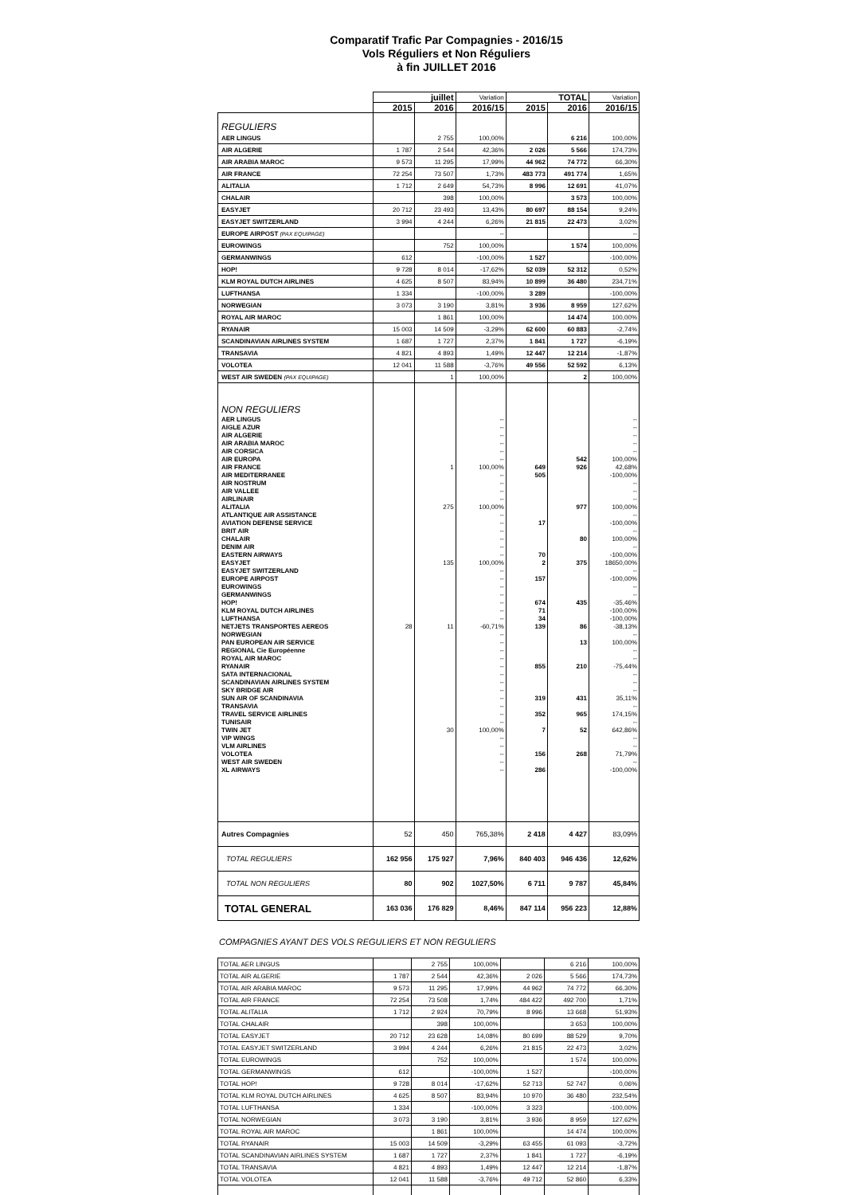Comparatif Trafic Par Compagnies - 2016/15
Vols Réguliers et Non Réguliers
à fin JUILLET 2016
| | juillet | | Variation | TOTAL | | Variation |
| --- | --- | --- | --- | --- | --- | --- |
| | 2015 | 2016 | 2016/15 | 2015 | 2016 | 2016/15 |
| REGULIERS | | | | | | |
| AER LINGUS | | 2 755 | 100,00% | | 6 216 | 100,00% |
| AIR ALGERIE | 1 787 | 2 544 | 42,36% | 2 026 | 5 566 | 174,73% |
| AIR ARABIA MAROC | 9 573 | 11 295 | 17,99% | 44 962 | 74 772 | 66,30% |
| AIR FRANCE | 72 254 | 73 507 | 1,73% | 483 773 | 491 774 | 1,65% |
| ALITALIA | 1 712 | 2 649 | 54,73% | 8 996 | 12 691 | 41,07% |
| CHALAIR | | 398 | 100,00% | | 3 573 | 100,00% |
| EASYJET | 20 712 | 23 493 | 13,43% | 80 697 | 88 154 | 9,24% |
| EASYJET SWITZERLAND | 3 994 | 4 244 | 6,26% | 21 815 | 22 473 | 3,02% |
| EUROPE AIRPOST (PAX EQUIPAGE) | | | -- | | | -- |
| EUROWINGS | | 752 | 100,00% | | 1 574 | 100,00% |
| GERMANWINGS | 612 | | -100,00% | 1 527 | | -100,00% |
| HOP! | 9 728 | 8 014 | -17,62% | 52 039 | 52 312 | 0,52% |
| KLM ROYAL DUTCH AIRLINES | 4 625 | 8 507 | 83,94% | 10 899 | 36 480 | 234,71% |
| LUFTHANSA | 1 334 | | -100,00% | 3 289 | | -100,00% |
| NORWEGIAN | 3 073 | 3 190 | 3,81% | 3 936 | 8 959 | 127,62% |
| ROYAL AIR MAROC | | 1 861 | 100,00% | | 14 474 | 100,00% |
| RYANAIR | 15 003 | 14 509 | -3,29% | 62 600 | 60 883 | -2,74% |
| SCANDINAVIAN AIRLINES SYSTEM | 1 687 | 1 727 | 2,37% | 1 841 | 1 727 | -6,19% |
| TRANSAVIA | 4 821 | 4 893 | 1,49% | 12 447 | 12 214 | -1,87% |
| VOLOTEA | 12 041 | 11 588 | -3,76% | 49 556 | 52 592 | 6,13% |
| WEST AIR SWEDEN (PAX EQUIPAGE) | | 1 | 100,00% | | 2 | 100,00% |
| NON REGULIERS | | | | | | |
| AER LINGUS | | | -- | | | -- |
| AIGLE AZUR | | | -- | | | -- |
| AIR ALGERIE | | | -- | | | -- |
| AIR ARABIA MAROC | | | -- | | | -- |
| AIR CORSICA | | | -- | | | -- |
| AIR EUROPA | | | -- | | 542 | 100,00% |
| AIR FRANCE | | 1 | 100,00% | 649 | 926 | 42,68% |
| AIR MEDITERRANEE | | | -- | 505 | | -100,00% |
| AIR NOSTRUM | | | -- | | | -- |
| AIR VALLEE | | | -- | | | -- |
| AIRLINAIR | | | -- | | | -- |
| ALITALIA | | 275 | 100,00% | | 977 | 100,00% |
| ATLANTIQUE AIR ASSISTANCE | | | -- | | | -- |
| AVIATION DEFENSE SERVICE | | | -- | 17 | | -100,00% |
| BRIT AIR | | | -- | | | -- |
| CHALAIR | | | -- | | 80 | 100,00% |
| DENIM AIR | | | -- | | | -- |
| EASTERN AIRWAYS | | | -- | 70 | | -100,00% |
| EASYJET | | 135 | 100,00% | 2 | 375 | 18650,00% |
| EASYJET SWITZERLAND | | | -- | | | -- |
| EUROPE AIRPOST | | | -- | 157 | | -100,00% |
| EUROWINGS | | | -- | | | -- |
| GERMANWINGS | | | -- | | | -- |
| HOP! | | | -- | 674 | 435 | -35,46% |
| KLM ROYAL DUTCH AIRLINES | | | -- | 71 | | -100,00% |
| LUFTHANSA | | | -- | 34 | | -100,00% |
| NETJETS TRANSPORTES AEREOS | 28 | 11 | -60,71% | 139 | 86 | -38,13% |
| NORWEGIAN | | | -- | | | -- |
| PAN EUROPEAN AIR SERVICE | | | -- | | 13 | 100,00% |
| REGIONAL Cie Européenne | | | -- | | | -- |
| ROYAL AIR MAROC | | | -- | | | -- |
| RYANAIR | | | -- | 855 | 210 | -75,44% |
| SATA INTERNACIONAL | | | -- | | | -- |
| SCANDINAVIAN AIRLINES SYSTEM | | | -- | | | -- |
| SKY BRIDGE AIR | | | -- | | | -- |
| SUN AIR OF SCANDINAVIA | | | -- | 319 | 431 | 35,11% |
| TRANSAVIA | | | -- | | | -- |
| TRAVEL SERVICE AIRLINES | | | -- | 352 | 965 | 174,15% |
| TUNISAIR | | | -- | | | -- |
| TWIN JET | | 30 | 100,00% | 7 | 52 | 642,86% |
| VIP WINGS | | | -- | | | -- |
| VLM AIRLINES | | | -- | | | -- |
| VOLOTEA | | | -- | 156 | 268 | 71,79% |
| WEST AIR SWEDEN | | | -- | | | -- |
| XL AIRWAYS | | | -- | 286 | | -100,00% |
| Autres Compagnies | 52 | 450 | 765,38% | 2 418 | 4 427 | 83,09% |
| TOTAL REGULIERS | 162 956 | 175 927 | 7,96% | 840 403 | 946 436 | 12,62% |
| TOTAL NON REGULIERS | 80 | 902 | 1027,50% | 6 711 | 9 787 | 45,84% |
| TOTAL GENERAL | 163 036 | 176 829 | 8,46% | 847 114 | 956 223 | 12,88% |
COMPAGNIES AYANT DES VOLS REGULIERS ET NON REGULIERS
| TOTAL AER LINGUS | | 2 755 | 100,00% | | 6 216 | 100,00% |
| TOTAL AIR ALGERIE | 1 787 | 2 544 | 42,36% | 2 026 | 5 566 | 174,73% |
| TOTAL AIR ARABIA MAROC | 9 573 | 11 295 | 17,99% | 44 962 | 74 772 | 66,30% |
| TOTAL AIR FRANCE | 72 254 | 73 508 | 1,74% | 484 422 | 492 700 | 1,71% |
| TOTAL ALITALIA | 1 712 | 2 924 | 70,79% | 8 996 | 13 668 | 51,93% |
| TOTAL CHALAIR | | 398 | 100,00% | | 3 653 | 100,00% |
| TOTAL EASYJET | 20 712 | 23 628 | 14,08% | 80 699 | 88 529 | 9,70% |
| TOTAL EASYJET SWITZERLAND | 3 994 | 4 244 | 6,26% | 21 815 | 22 473 | 3,02% |
| TOTAL EUROWINGS | | 752 | 100,00% | | 1 574 | 100,00% |
| TOTAL GERMANWINGS | 612 | | -100,00% | 1 527 | | -100,00% |
| TOTAL HOP! | 9 728 | 8 014 | -17,62% | 52 713 | 52 747 | 0,06% |
| TOTAL KLM ROYAL DUTCH AIRLINES | 4 625 | 8 507 | 83,94% | 10 970 | 36 480 | 232,54% |
| TOTAL LUFTHANSA | 1 334 | | -100,00% | 3 323 | | -100,00% |
| TOTAL NORWEGIAN | 3 073 | 3 190 | 3,81% | 3 936 | 8 959 | 127,62% |
| TOTAL ROYAL AIR MAROC | | 1 861 | 100,00% | | 14 474 | 100,00% |
| TOTAL RYANAIR | 15 003 | 14 509 | -3,29% | 63 455 | 61 093 | -3,72% |
| TOTAL SCANDINAVIAN AIRLINES SYSTEM | 1 687 | 1 727 | 2,37% | 1 841 | 1 727 | -6,19% |
| TOTAL TRANSAVIA | 4 821 | 4 893 | 1,49% | 12 447 | 12 214 | -1,87% |
| TOTAL VOLOTEA | 12 041 | 11 588 | -3,76% | 49 712 | 52 860 | 6,33% |